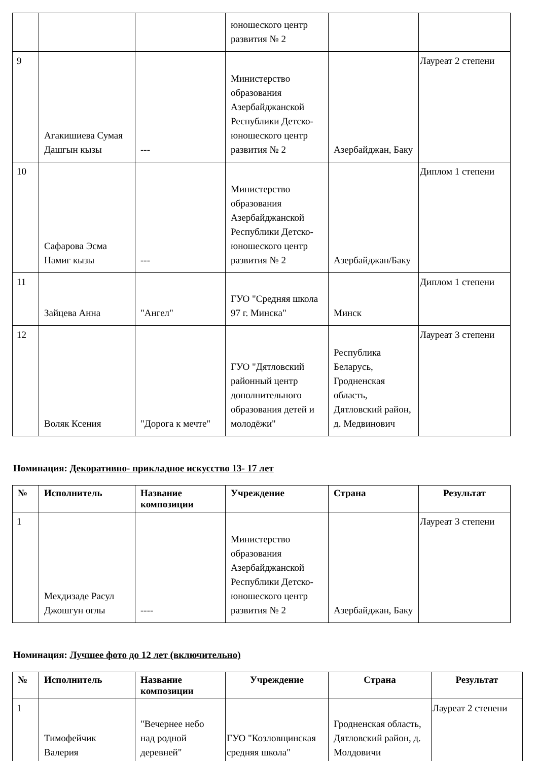| | | | юношеского центр развития № 2 | | |
| 9 | Агакишиева Сумая Дашгын кызы | --- | Министерство образования Азербайджанской Республики Детско-юношеского центр развития № 2 | Азербайджан, Баку | Лауреат 2 степени |
| 10 | Сафарова Эсма Намиг кызы | --- | Министерство образования Азербайджанской Республики Детско-юношеского центр развития № 2 | Азербайджан/Баку | Диплом 1 степени |
| 11 | Зайцева Анна | "Ангел" | ГУО "Средняя школа 97 г. Минска" | Минск | Диплом 1 степени |
| 12 | Воляк Ксения | "Дорога к мечте" | ГУО "Дятловский районный центр дополнительного образования детей и молодёжи" | Республика Беларусь, Гродненская область, Дятловский район, д. Медвинович | Лауреат 3 степени |
Номинация: Декоративно- прикладное искусство 13- 17 лет
| № | Исполнитель | Название композиции | Учреждение | Страна | Результат |
| --- | --- | --- | --- | --- | --- |
| 1 | Мехдизаде Расул Джошгун оглы | ---- | Министерство образования Азербайджанской Республики Детско-юношеского центр развития № 2 | Азербайджан, Баку | Лауреат 3 степени |
Номинация: Лучшее фото до 12 лет (включительно)
| № | Исполнитель | Название композиции | Учреждение | Страна | Результат |
| --- | --- | --- | --- | --- | --- |
| 1 | Тимофейчик Валерия | "Вечернее небо над родной деревней" | ГУО "Козловщинская средняя школа" | Гродненская область, Дятловский район, д. Молдовичи | Лауреат 2 степени |